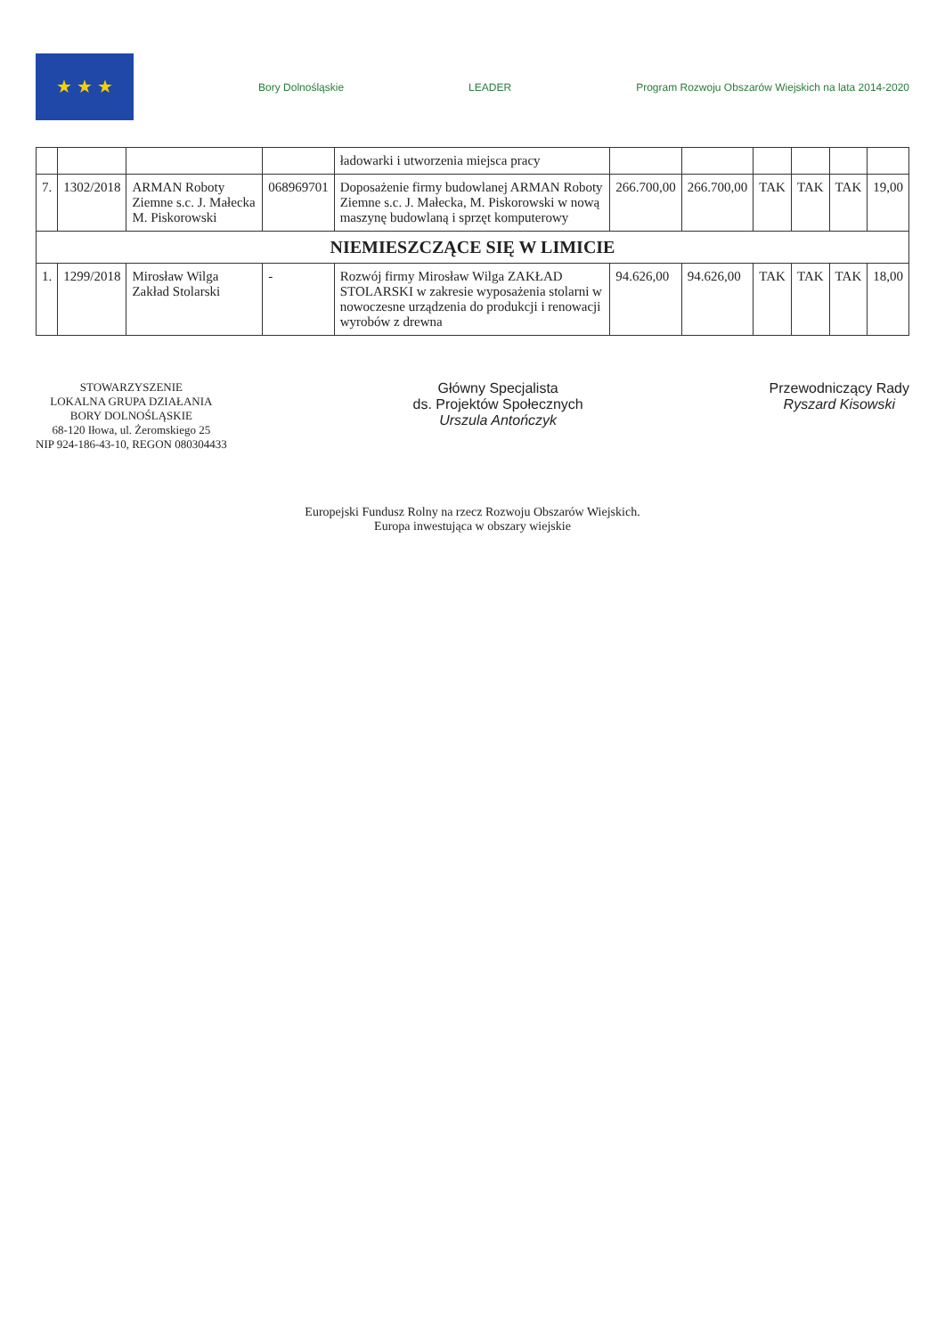★ ★ ★
Bory Dolnośląskie LEADER
Program Rozwoju Obszarów Wiejskich na lata 2014-2020
| | | | | ładowarki i utworzenia miejsca pracy | | | | | | |
| 7. | 1302/2018 | ARMAN Roboty Ziemne s.c. J. Małecka M. Piskorowski | 068969701 | Doposażenie firmy budowlanej ARMAN Roboty Ziemne s.c. J. Małecka, M. Piskorowski w nową maszynę budowlaną i sprzęt komputerowy | 266.700,00 | 266.700,00 | TAK | TAK | TAK | 19,00 |
| NIEMIESZCZĄCE SIĘ W LIMICIE | | | | | | | | | | |
| 1. | 1299/2018 | Mirosław Wilga Zakład Stolarski | - | Rozwój firmy Mirosław Wilga ZAKŁAD STOLARSKI w zakresie wyposażenia stolarni w nowoczesne urządzenia do produkcji i renowacji wyrobów z drewna | 94.626,00 | 94.626,00 | TAK | TAK | TAK | 18,00 |
STOWARZYSZENIE
LOKALNA GRUPA DZIAŁANIA
BORY DOLNOŚLĄSKIE
68-120 Iłowa, ul. Żeromskiego 25
NIP 924-186-43-10, REGON 080304433
Główny Specjalista
ds. Projektów Społecznych
Urszula Antończyk
Przewodniczący Rady
Ryszard Kisowski
Europejski Fundusz Rolny na rzecz Rozwoju Obszarów Wiejskich.
Europa inwestująca w obszary wiejskie